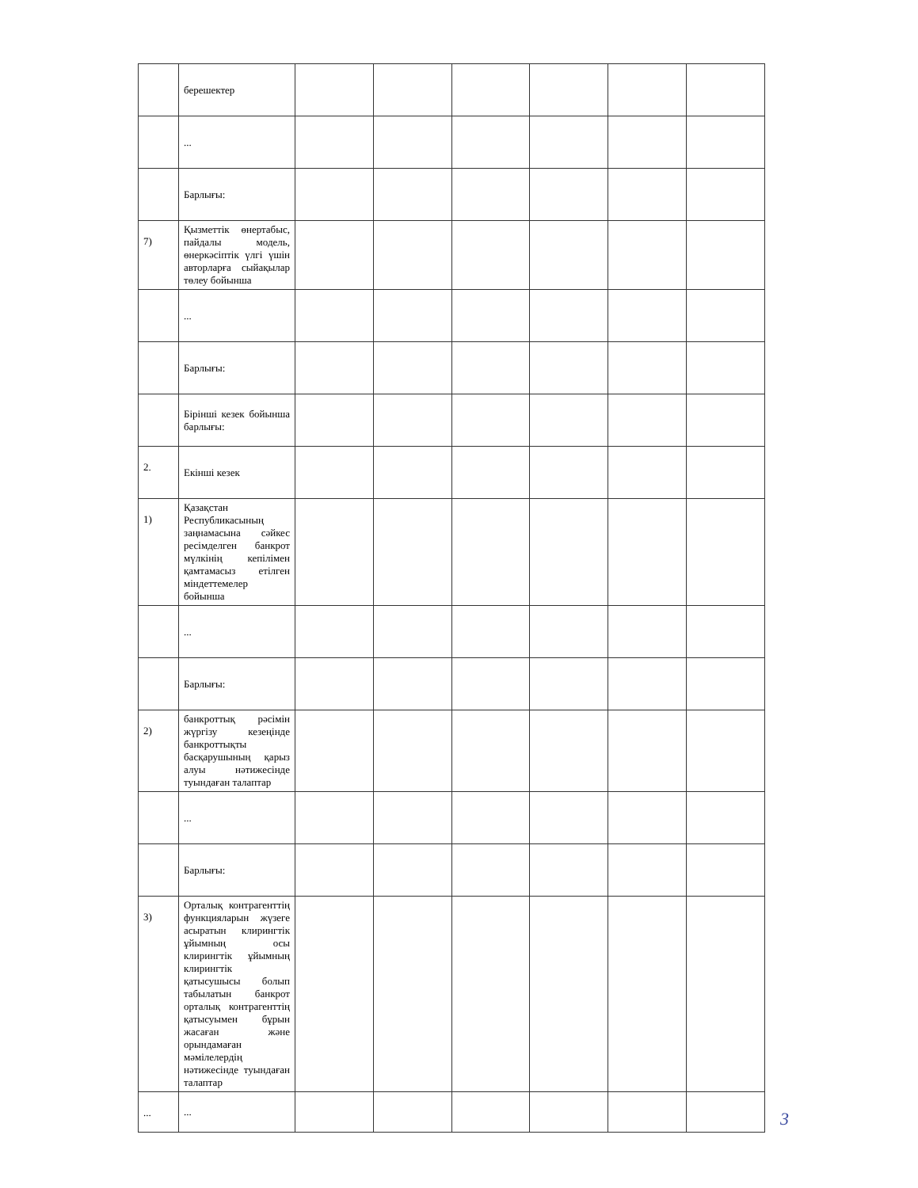| | берешектер | | | | | | |
| | ... | | | | | | |
| | Барлығы: | | | | | | |
| 7) | Қызметтік өнертабыс, пайдалы модель, өнеркәсіптік үлгі үшін авторларға сыйақылар төлеу бойынша | | | | | | |
| | ... | | | | | | |
| | Барлығы: | | | | | | |
| | Бірінші кезек бойынша барлығы: | | | | | | |
| 2. | Екінші кезек | | | | | | |
| 1) | Қазақстан Республикасының заңнамасына сәйкес ресімделген банкрот мүлкінің кепілімен қамтамасыз етілген міндеттемелер бойынша | | | | | | |
| | ... | | | | | | |
| | Барлығы: | | | | | | |
| 2) | банкроттық рәсімін жүргізу кезеңінде банкроттықты басқарушының қарыз алуы нәтижесінде туындаған талаптар | | | | | | |
| | ... | | | | | | |
| | Барлығы: | | | | | | |
| 3) | Орталық контрагенттің функцияларын жүзеге асыратын клирингтік ұйымның осы клирингтік ұйымның клирингтік қатысушысы болып табылатын банкрот орталық контрагенттің қатысуымен бұрын жасаған және орындамаған мәмілелердің нәтижесінде туындаған талаптар | | | | | | |
| ... | ... | | | | | | |
3